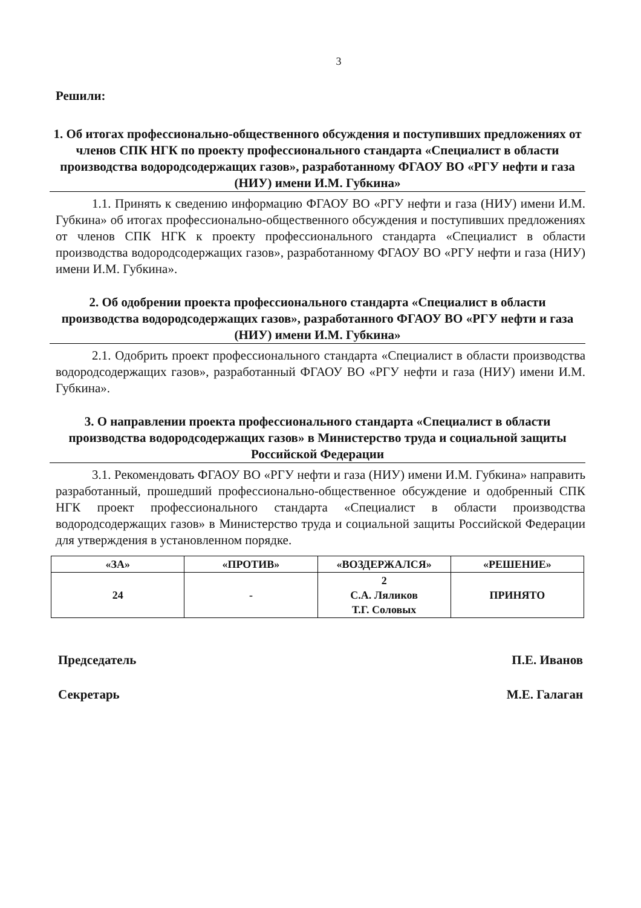3
Решили:
1. Об итогах профессионально-общественного обсуждения и поступивших предложениях от членов СПК НГК по проекту профессионального стандарта «Специалист в области производства водородсодержащих газов», разработанному ФГАОУ ВО «РГУ нефти и газа (НИУ) имени И.М. Губкина»
1.1. Принять к сведению информацию ФГАОУ ВО «РГУ нефти и газа (НИУ) имени И.М. Губкина» об итогах профессионально-общественного обсуждения и поступивших предложениях от членов СПК НГК к проекту профессионального стандарта «Специалист в области производства водородсодержащих газов», разработанному ФГАОУ ВО «РГУ нефти и газа (НИУ) имени И.М. Губкина».
2. Об одобрении проекта профессионального стандарта «Специалист в области производства водородсодержащих газов», разработанного ФГАОУ ВО «РГУ нефти и газа (НИУ) имени И.М. Губкина»
2.1. Одобрить проект профессионального стандарта «Специалист в области производства водородсодержащих газов», разработанный ФГАОУ ВО «РГУ нефти и газа (НИУ) имени И.М. Губкина».
3. О направлении проекта профессионального стандарта «Специалист в области производства водородсодержащих газов» в Министерство труда и социальной защиты Российской Федерации
3.1. Рекомендовать ФГАОУ ВО «РГУ нефти и газа (НИУ) имени И.М. Губкина» направить разработанный, прошедший профессионально-общественное обсуждение и одобренный СПК НГК проект профессионального стандарта «Специалист в области производства водородсодержащих газов» в Министерство труда и социальной защиты Российской Федерации для утверждения в установленном порядке.
| «ЗА» | «ПРОТИВ» | «ВОЗДЕРЖАЛСЯ» | «РЕШЕНИЕ» |
| --- | --- | --- | --- |
| 24 | - | 2 С.А. Ляликов Т.Г. Соловых | ПРИНЯТО |
Председатель П.Е. Иванов
Секретарь М.Е. Галаган